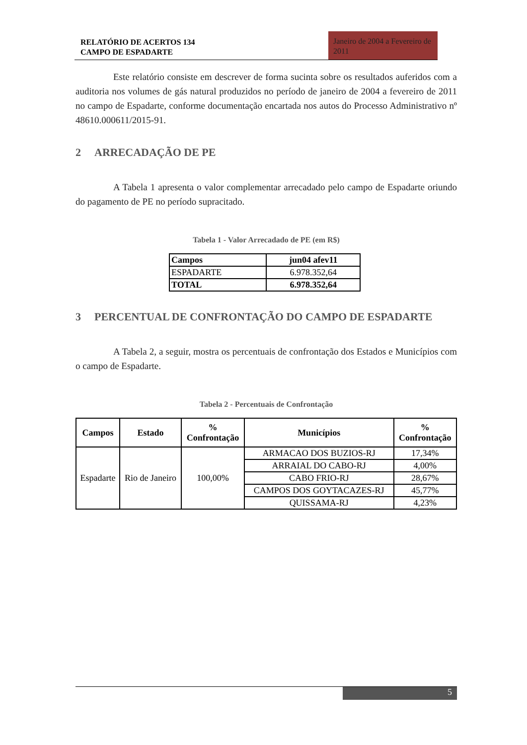RELATÓRIO DE ACERTOS 134
CAMPO DE ESPADARTE
Janeiro de 2004 a Fevereiro de 2011
Este relatório consiste em descrever de forma sucinta sobre os resultados auferidos com a auditoria nos volumes de gás natural produzidos no período de janeiro de 2004 a fevereiro de 2011 no campo de Espadarte, conforme documentação encartada nos autos do Processo Administrativo nº 48610.000611/2015-91.
2 ARRECADAÇÃO DE PE
A Tabela 1 apresenta o valor complementar arrecadado pelo campo de Espadarte oriundo do pagamento de PE no período supracitado.
Tabela 1 - Valor Arrecadado de PE (em R$)
| Campos | jun04 afev11 |
| --- | --- |
| ESPADARTE | 6.978.352,64 |
| TOTAL | 6.978.352,64 |
3 PERCENTUAL DE CONFRONTAÇÃO DO CAMPO DE ESPADARTE
A Tabela 2, a seguir, mostra os percentuais de confrontação dos Estados e Municípios com o campo de Espadarte.
Tabela 2 - Percentuais de Confrontação
| Campos | Estado | % Confrontação | Municípios | % Confrontação |
| --- | --- | --- | --- | --- |
| Espadarte | Rio de Janeiro | 100,00% | ARMACAO DOS BUZIOS-RJ | 17,34% |
| | | | ARRAIAL DO CABO-RJ | 4,00% |
| | | | CABO FRIO-RJ | 28,67% |
| | | | CAMPOS DOS GOYTACAZES-RJ | 45,77% |
| | | | QUISSAMA-RJ | 4,23% |
5